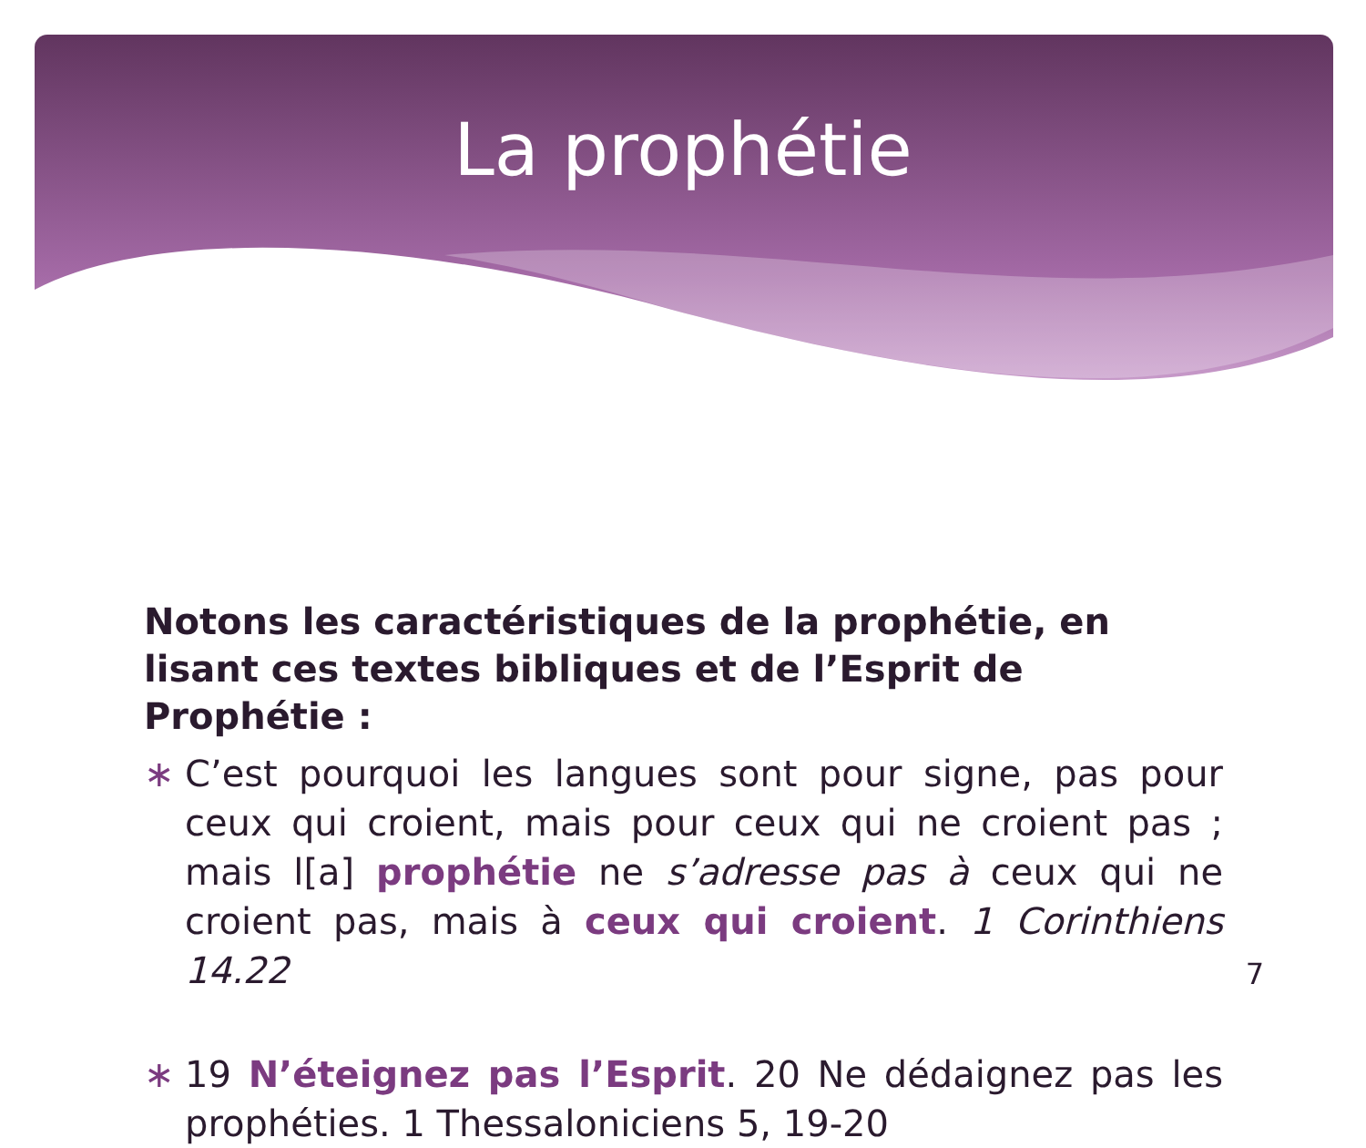La prophétie
Notons les caractéristiques de la prophétie, en lisant ces textes bibliques et de l’Esprit de Prophétie :
∗ C’est pourquoi les langues sont pour signe, pas pour ceux qui croient, mais pour ceux qui ne croient pas ; mais l[a] prophétie ne s’adresse pas à ceux qui ne croient pas, mais à ceux qui croient. 1 Corinthiens 14.22
∗ 19 N’éteignez pas l’Esprit. 20 Ne dédaignez pas les prophéties. 1 Thessaloniciens 5, 19-20
7